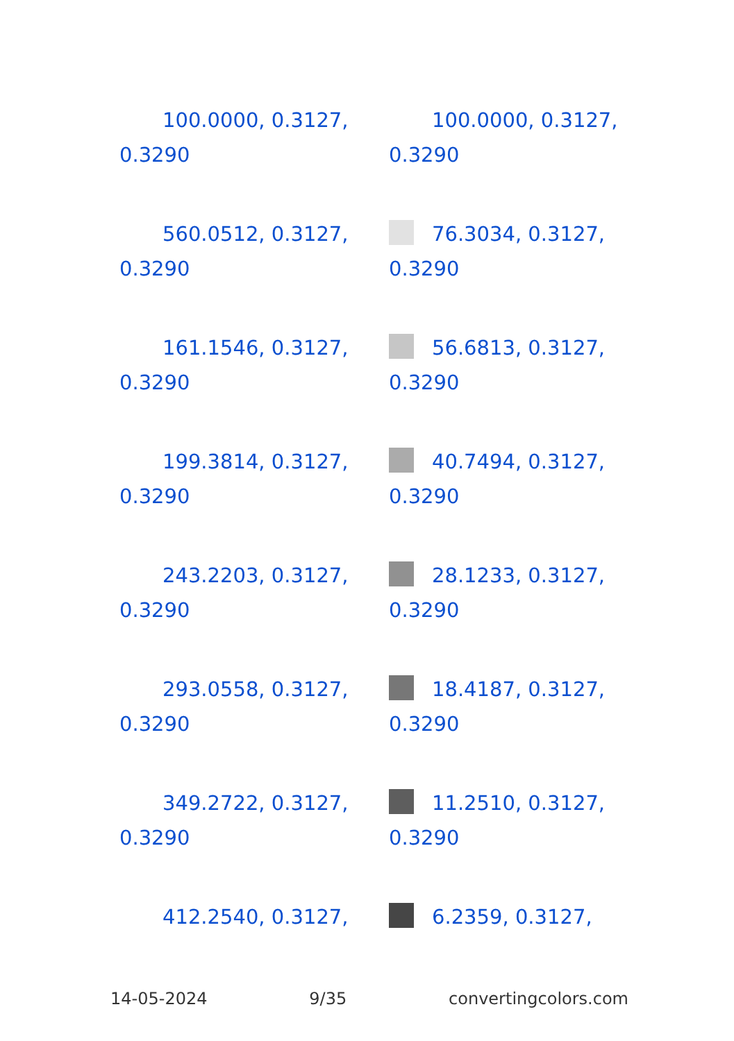100.0000, 0.3127,
0.3290
100.0000, 0.3127,
0.3290
560.0512, 0.3127,
0.3290
76.3034, 0.3127,
0.3290
161.1546, 0.3127,
0.3290
56.6813, 0.3127,
0.3290
199.3814, 0.3127,
0.3290
40.7494, 0.3127,
0.3290
243.2203, 0.3127,
0.3290
28.1233, 0.3127,
0.3290
293.0558, 0.3127,
0.3290
18.4187, 0.3127,
0.3290
349.2722, 0.3127,
0.3290
11.2510, 0.3127,
0.3290
412.2540, 0.3127,
6.2359, 0.3127,
14-05-2024 9/35 convertingcolors.com